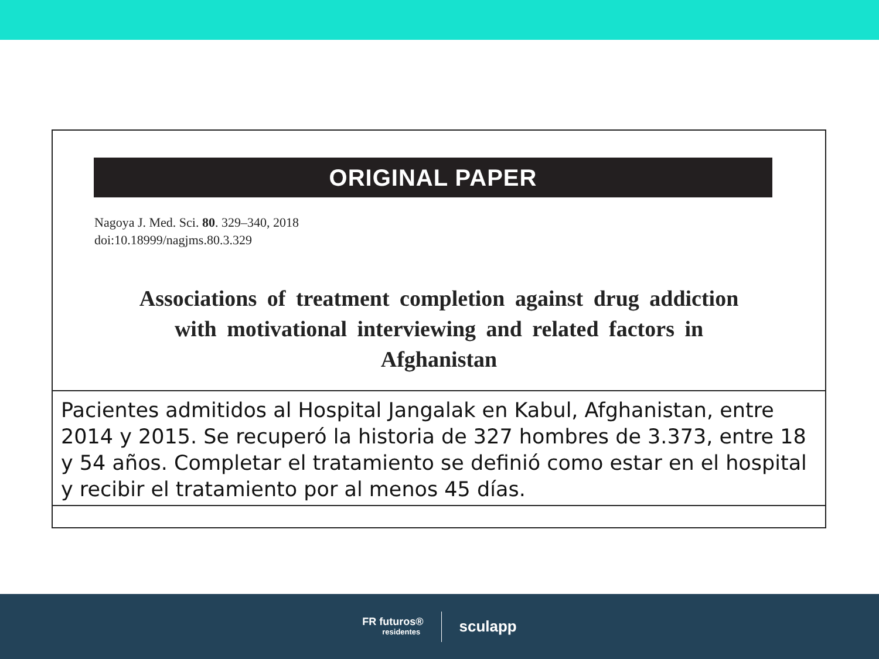ORIGINAL PAPER
Nagoya J. Med. Sci. 80. 329–340, 2018
doi:10.18999/nagjms.80.3.329
Associations of treatment completion against drug addiction
with motivational interviewing and related factors in
Afghanistan
Pacientes admitidos al Hospital Jangalak en Kabul, Afghanistan, entre 2014 y 2015. Se recuperó la historia de 327 hombres de 3.373, entre 18 y 54 años. Completar el tratamiento se definió como estar en el hospital y recibir el tratamiento por al menos 45 días.
FR futuros®
residentes
sculapp